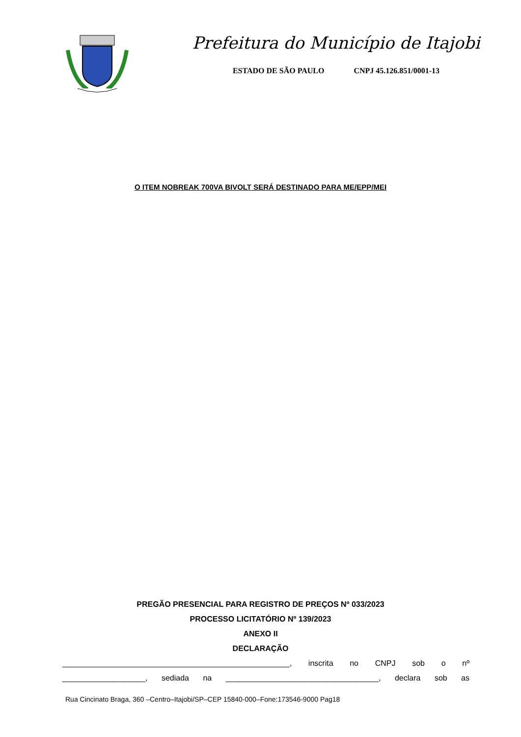Prefeitura do Município de Itajobi
ESTADO DE SÃO PAULO CNPJ 45.126.851/0001-13
O ITEM NOBREAK 700VA BIVOLT SERÁ DESTINADO PARA ME/EPP/MEI
PREGÃO PRESENCIAL PARA REGISTRO DE PREÇOS Nº 033/2023
PROCESSO LICITATÓRIO Nº 139/2023
ANEXO II
DECLARAÇÃO
____________________________________________________, inscrita no CNPJ sob o nº
___________________, sediada na ___________________________________, declara sob as
Rua Cincinato Braga, 360 –Centro–Itajobi/SP–CEP 15840-000–Fone:173546-9000 Pag18